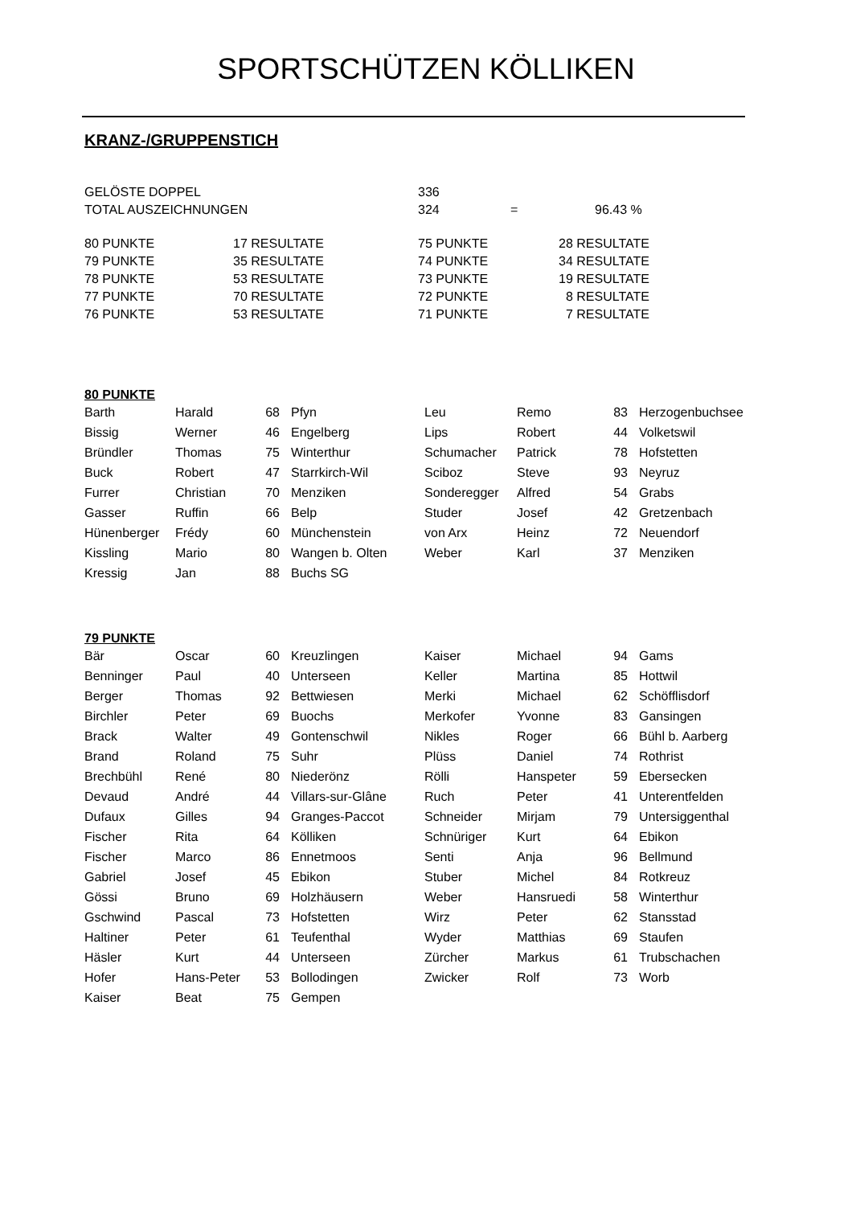SPORTSCHÜTZEN KÖLLIKEN
KRANZ-/GRUPPENSTICH
| GELÖSTE DOPPEL | 336 | | |
| TOTAL AUSZEICHNUNGEN | 324 | = | 96.43 % |
| 80 PUNKTE | 17 RESULTATE | 75 PUNKTE | 28 RESULTATE |
| 79 PUNKTE | 35 RESULTATE | 74 PUNKTE | 34 RESULTATE |
| 78 PUNKTE | 53 RESULTATE | 73 PUNKTE | 19 RESULTATE |
| 77 PUNKTE | 70 RESULTATE | 72 PUNKTE | 8 RESULTATE |
| 76 PUNKTE | 53 RESULTATE | 71 PUNKTE | 7 RESULTATE |
80 PUNKTE
| Barth | Harald | 68 | Pfyn | Leu | Remo | 83 | Herzogenbuchsee |
| Bissig | Werner | 46 | Engelberg | Lips | Robert | 44 | Volketswil |
| Bründler | Thomas | 75 | Winterthur | Schumacher | Patrick | 78 | Hofstetten |
| Buck | Robert | 47 | Starrkirch-Wil | Sciboz | Steve | 93 | Neyruz |
| Furrer | Christian | 70 | Menziken | Sonderegger | Alfred | 54 | Grabs |
| Gasser | Ruffin | 66 | Belp | Studer | Josef | 42 | Gretzenbach |
| Hünenberger | Frédy | 60 | Münchenstein | von Arx | Heinz | 72 | Neuendorf |
| Kissling | Mario | 80 | Wangen b. Olten | Weber | Karl | 37 | Menziken |
| Kressig | Jan | 88 | Buchs SG | | | | |
79 PUNKTE
| Bär | Oscar | 60 | Kreuzlingen | Kaiser | Michael | 94 | Gams |
| Benninger | Paul | 40 | Unterseen | Keller | Martina | 85 | Hottwil |
| Berger | Thomas | 92 | Bettwiesen | Merki | Michael | 62 | Schöfflisdorf |
| Birchler | Peter | 69 | Buochs | Merkofer | Yvonne | 83 | Gansingen |
| Brack | Walter | 49 | Gontenschwil | Nikles | Roger | 66 | Bühl b. Aarberg |
| Brand | Roland | 75 | Suhr | Plüss | Daniel | 74 | Rothrist |
| Brechbühl | René | 80 | Niederönz | Rölli | Hanspeter | 59 | Ebersecken |
| Devaud | André | 44 | Villars-sur-Glâne | Ruch | Peter | 41 | Unterentfelden |
| Dufaux | Gilles | 94 | Granges-Paccot | Schneider | Mirjam | 79 | Untersiggenthal |
| Fischer | Rita | 64 | Kölliken | Schnüriger | Kurt | 64 | Ebikon |
| Fischer | Marco | 86 | Ennetmoos | Senti | Anja | 96 | Bellmund |
| Gabriel | Josef | 45 | Ebikon | Stuber | Michel | 84 | Rotkreuz |
| Gössi | Bruno | 69 | Holzhäusern | Weber | Hansruedi | 58 | Winterthur |
| Gschwind | Pascal | 73 | Hofstetten | Wirz | Peter | 62 | Stansstad |
| Haltiner | Peter | 61 | Teufenthal | Wyder | Matthias | 69 | Staufen |
| Häsler | Kurt | 44 | Unterseen | Zürcher | Markus | 61 | Trubschachen |
| Hofer | Hans-Peter | 53 | Bollodingen | Zwicker | Rolf | 73 | Worb |
| Kaiser | Beat | 75 | Gempen | | | | |